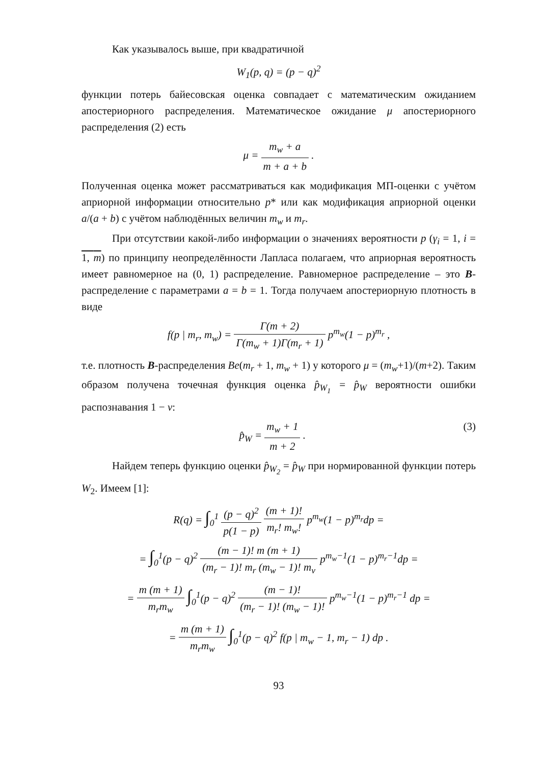Как указывалось выше, при квадратичной
W<sub>1</sub>(p, q) = (p − q)<sup>2</sup>
функции потерь байесовская оценка совпадает с математическим ожиданием апостериорного распределения. Математическое ожидание μ апостериорного распределения (2) есть
μ = m<sub>w</sub> + a m + a + b .
Полученная оценка может рассматриваться как модификация МП-оценки с учётом априорной информации относительно p* или как модификация априорной оценки a/(a + b) с учётом наблюдённых величин m<sub>w</sub> и m<sub>r</sub>.
При отсутствии какой-либо информации о значениях вероятности p (γ<sub>i</sub> = 1, i = 1, m) по принципу неопределённости Лапласа полагаем, что априорная вероятность имеет равномерное на (0, 1) распределение. Равномерное распределение – это B-распределение с параметрами a = b = 1. Тогда получаем апостериорную плотность в виде
f(p | m<sub>r</sub>, m<sub>w</sub>) = Γ(m + 2) Γ(m<sub>w</sub> + 1)Γ(m<sub>r</sub> + 1) p<sup>m<sub>w</sub></sup>(1 − p)<sup>m<sub>r</sub></sup> ,
т.е. плотность B-распределения Be(m<sub>r</sub> + 1, m<sub>w</sub> + 1) у которого μ = (m<sub>w</sub>+1)/(m+2). Таким образом получена точечная функция оценка p̂<sub>W<sub>1</sub></sub> = p̂<sub>W</sub> вероятности ошибки распознавания 1 − ν:
p̂<sub>W</sub> = m<sub>w</sub> + 1 m + 2 . (3)
Найдем теперь функцию оценки p̂<sub>W<sub>2</sub></sub> = p̂<sub>W</sub> при нормированной функции потерь W<sub>2</sub>. Имеем [1]:
R(q) = ∫<sub>0</sub><sup>1</sup> (p − q)<sup>2</sup> p(1 − p) (m + 1)! m<sub>r</sub>! m<sub>w</sub>! p<sup>m<sub>w</sub></sup>(1 − p)<sup>m<sub>r</sub></sup>dp =
= ∫<sub>0</sub><sup>1</sup>(p − q)<sup>2</sup> (m − 1)! m (m + 1) (m<sub>r</sub> − 1)! m<sub>r</sub> (m<sub>w</sub> − 1)! m<sub>v</sub> p<sup>m<sub>w</sub>−1</sup>(1 − p)<sup>m<sub>r</sub>−1</sup>dp =
= m (m + 1) m<sub>r</sub>m<sub>w</sub> ∫<sub>0</sub><sup>1</sup>(p − q)<sup>2</sup> (m − 1)! (m<sub>r</sub> − 1)! (m<sub>w</sub> − 1)! p<sup>m<sub>w</sub>−1</sup>(1 − p)<sup>m<sub>r</sub>−1</sup> dp =
= m (m + 1) m<sub>r</sub>m<sub>w</sub> ∫<sub>0</sub><sup>1</sup>(p − q)<sup>2</sup> f(p | m<sub>w</sub> − 1, m<sub>r</sub> − 1) dp .
93